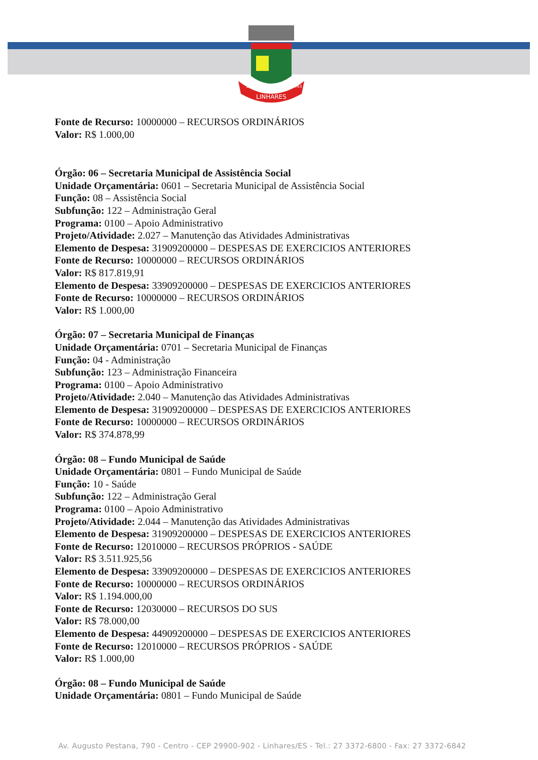LINHARES
1800
1943
Fonte de Recurso: 10000000 – RECURSOS ORDINÁRIOS
Valor: R$ 1.000,00
Órgão: 06 – Secretaria Municipal de Assistência Social
Unidade Orçamentária: 0601 – Secretaria Municipal de Assistência Social
Função: 08 – Assistência Social
Subfunção: 122 – Administração Geral
Programa: 0100 – Apoio Administrativo
Projeto/Atividade: 2.027 – Manutenção das Atividades Administrativas
Elemento de Despesa: 31909200000 – DESPESAS DE EXERCICIOS ANTERIORES
Fonte de Recurso: 10000000 – RECURSOS ORDINÁRIOS
Valor: R$ 817.819,91
Elemento de Despesa: 33909200000 – DESPESAS DE EXERCICIOS ANTERIORES
Fonte de Recurso: 10000000 – RECURSOS ORDINÁRIOS
Valor: R$ 1.000,00
Órgão: 07 – Secretaria Municipal de Finanças
Unidade Orçamentária: 0701 – Secretaria Municipal de Finanças
Função: 04 - Administração
Subfunção: 123 – Administração Financeira
Programa: 0100 – Apoio Administrativo
Projeto/Atividade: 2.040 – Manutenção das Atividades Administrativas
Elemento de Despesa: 31909200000 – DESPESAS DE EXERCICIOS ANTERIORES
Fonte de Recurso: 10000000 – RECURSOS ORDINÁRIOS
Valor: R$ 374.878,99
Órgão: 08 – Fundo Municipal de Saúde
Unidade Orçamentária: 0801 – Fundo Municipal de Saúde
Função: 10 - Saúde
Subfunção: 122 – Administração Geral
Programa: 0100 – Apoio Administrativo
Projeto/Atividade: 2.044 – Manutenção das Atividades Administrativas
Elemento de Despesa: 31909200000 – DESPESAS DE EXERCICIOS ANTERIORES
Fonte de Recurso: 12010000 – RECURSOS PRÓPRIOS - SAÚDE
Valor: R$ 3.511.925,56
Elemento de Despesa: 33909200000 – DESPESAS DE EXERCICIOS ANTERIORES
Fonte de Recurso: 10000000 – RECURSOS ORDINÁRIOS
Valor: R$ 1.194.000,00
Fonte de Recurso: 12030000 – RECURSOS DO SUS
Valor: R$ 78.000,00
Elemento de Despesa: 44909200000 – DESPESAS DE EXERCICIOS ANTERIORES
Fonte de Recurso: 12010000 – RECURSOS PRÓPRIOS - SAÚDE
Valor: R$ 1.000,00
Órgão: 08 – Fundo Municipal de Saúde
Unidade Orçamentária: 0801 – Fundo Municipal de Saúde
Av. Augusto Pestana, 790 - Centro - CEP 29900-902 - Linhares/ES - Tel.: 27 3372-6800 - Fax: 27 3372-6842